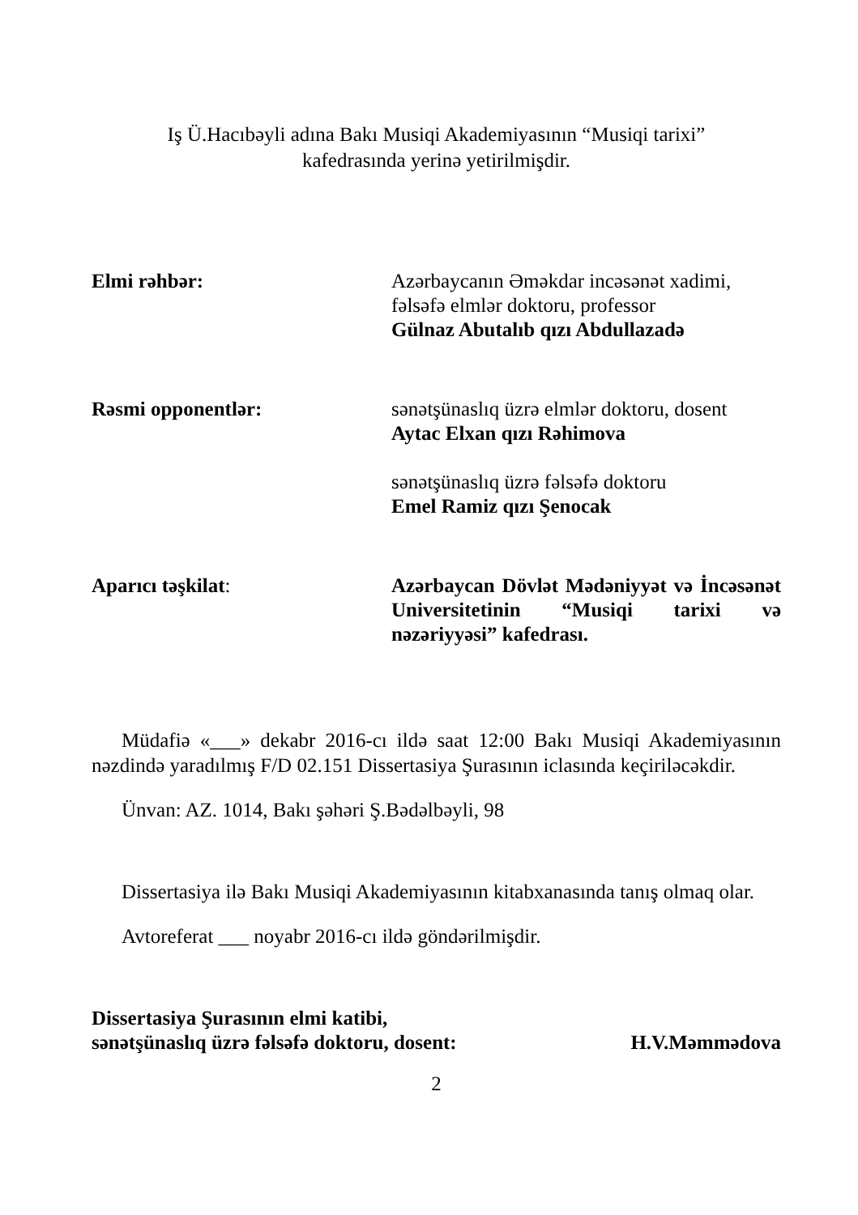Iş Ü.Hacıbəyli adına Bakı Musiqi Akademiyasının “Musiqi tarixi”
kafedrasında yerinə yetirilmişdir.
Elmi rəhbər: Azərbaycanın Əməkdar incəsənət xadimi,
fəlsəfə elmlər doktoru, professor
Gülnaz Abutalıb qızı Abdullazadə
Rəsmi opponentlər: sənətşünaslıq üzrə elmlər doktoru, dosent
Aytac Elxan qızı Rəhimova
sənətşünaslıq üzrə fəlsəfə doktoru
Emel Ramiz qızı Şenocak
Aparıcı təşkilat: Azərbaycan Dövlət Mədəniyyət və İncəsənət Universitetinin “Musiqi tarixi və nəzəriyyəsi” kafedrası.
Müdafiə «___» dekabr 2016-cı ildə saat 12:00 Bakı Musiqi Akademiyasının nəzdində yaradılmış F/D 02.151 Dissertasiya Şurasının iclasında keçiriləcəkdir.
Ünvan: AZ. 1014, Bakı şəhəri Ş.Bədəlbəyli, 98
Dissertasiya ilə Bakı Musiqi Akademiyasının kitabxanasında tanış olmaq olar.
Avtoreferat ___ noyabr 2016-cı ildə göndərilmişdir.
Dissertasiya Şurasının elmi katibi,
sənətşünaslıq üzrə fəlsəfə doktoru, dosent:
H.V.Məmmədova
2